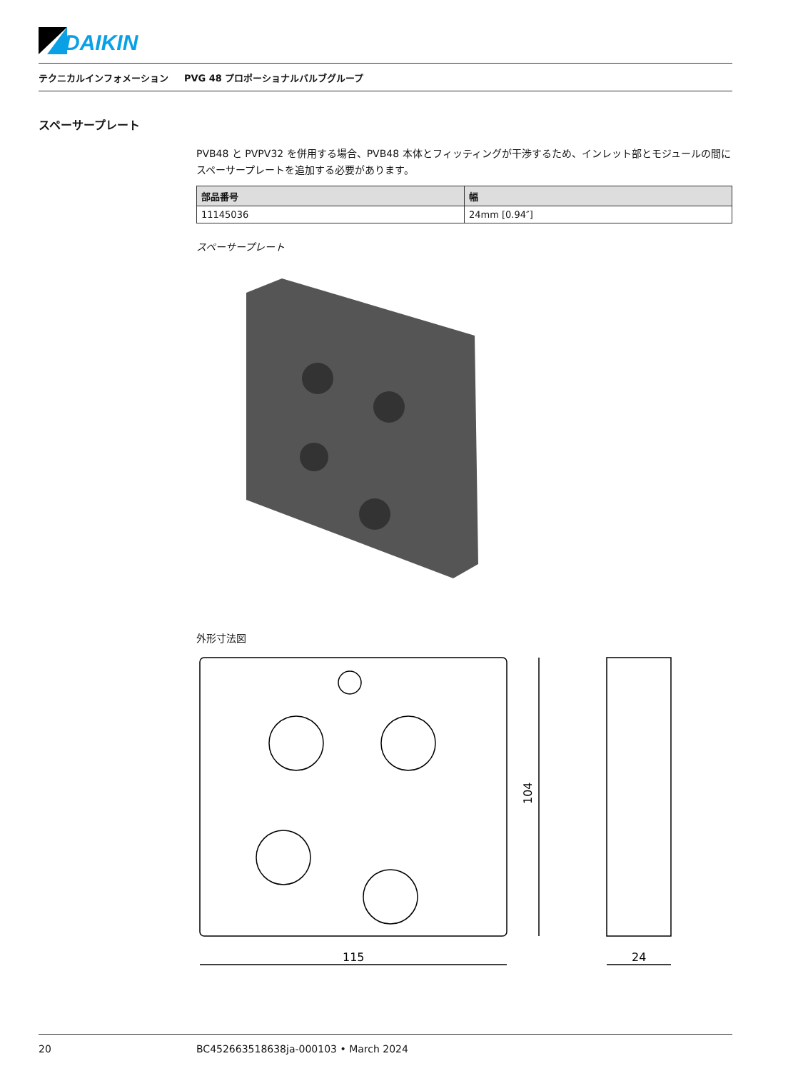DAIKIN
テクニカルインフォメーション PVG 48 プロポーショナルバルブグループ
スペーサープレート
PVB48 と PVPV32 を併用する場合、PVB48 本体とフィッティングが干渉するため、インレット部とモジュールの間にスペーサープレートを追加する必要があります。
| 部品番号 | 幅 |
| --- | --- |
| 11145036 | 24mm [0.94″] |
スペーサープレート
外形寸法図
115
24
104
20 BC452663518638ja-000103 • March 2024